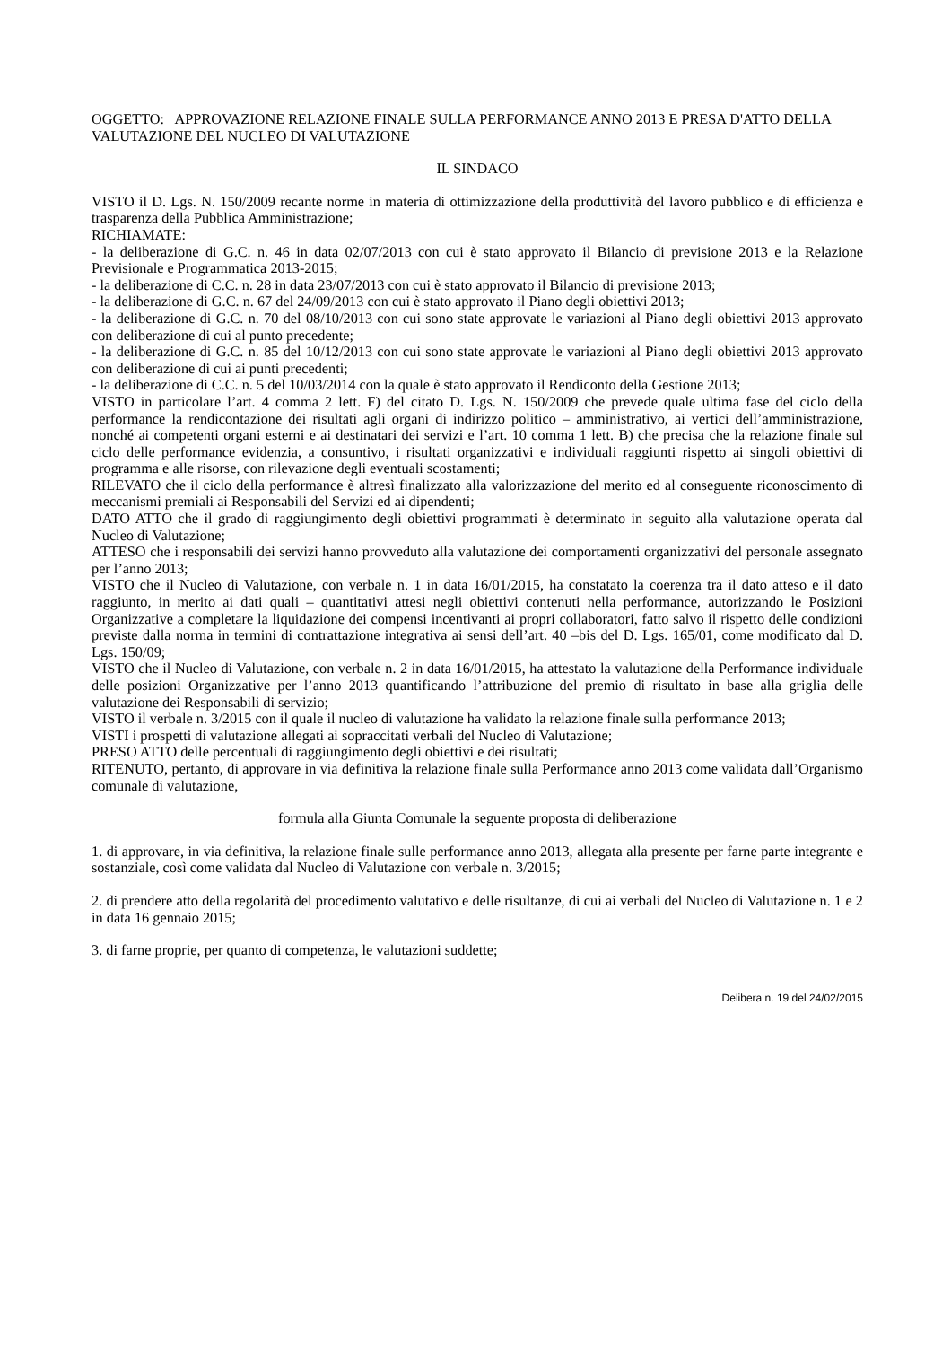OGGETTO: APPROVAZIONE RELAZIONE FINALE SULLA PERFORMANCE ANNO 2013 E PRESA D'ATTO DELLA VALUTAZIONE DEL NUCLEO DI VALUTAZIONE
IL SINDACO
VISTO il D. Lgs. N. 150/2009 recante norme in materia di ottimizzazione della produttività del lavoro pubblico e di efficienza e trasparenza della Pubblica Amministrazione;
RICHIAMATE:
- la deliberazione di G.C. n. 46 in data 02/07/2013 con cui è stato approvato il Bilancio di previsione 2013 e la Relazione Previsionale e Programmatica 2013-2015;
- la deliberazione di C.C. n. 28 in data 23/07/2013 con cui è stato approvato il Bilancio di previsione 2013;
- la deliberazione di G.C. n. 67 del 24/09/2013 con cui è stato approvato il Piano degli obiettivi 2013;
- la deliberazione di G.C. n. 70 del 08/10/2013 con cui sono state approvate le variazioni al Piano degli obiettivi 2013 approvato con deliberazione di cui al punto precedente;
- la deliberazione di G.C. n. 85 del 10/12/2013 con cui sono state approvate le variazioni al Piano degli obiettivi 2013 approvato con deliberazione di cui ai punti precedenti;
- la deliberazione di C.C. n. 5 del 10/03/2014 con la quale è stato approvato il Rendiconto della Gestione 2013;
VISTO in particolare l’art. 4 comma 2 lett. F) del citato D. Lgs. N. 150/2009 che prevede quale ultima fase del ciclo della performance la rendicontazione dei risultati agli organi di indirizzo politico – amministrativo, ai vertici dell’amministrazione, nonché ai competenti organi esterni e ai destinatari dei servizi e l’art. 10 comma 1 lett. B) che precisa che la relazione finale sul ciclo delle performance evidenzia, a consuntivo, i risultati organizzativi e individuali raggiunti rispetto ai singoli obiettivi di programma e alle risorse, con rilevazione degli eventuali scostamenti;
RILEVATO che il ciclo della performance è altresì finalizzato alla valorizzazione del merito ed al conseguente riconoscimento di meccanismi premiali ai Responsabili del Servizi ed ai dipendenti;
DATO ATTO che il grado di raggiungimento degli obiettivi programmati è determinato in seguito alla valutazione operata dal Nucleo di Valutazione;
ATTESO che i responsabili dei servizi hanno provveduto alla valutazione dei comportamenti organizzativi del personale assegnato per l’anno 2013;
VISTO che il Nucleo di Valutazione, con verbale n. 1 in data 16/01/2015, ha constatato la coerenza tra il dato atteso e il dato raggiunto, in merito ai dati quali – quantitativi attesi negli obiettivi contenuti nella performance, autorizzando le Posizioni Organizzative a completare la liquidazione dei compensi incentivanti ai propri collaboratori, fatto salvo il rispetto delle condizioni previste dalla norma in termini di contrattazione integrativa ai sensi dell’art. 40 –bis del D. Lgs. 165/01, come modificato dal D. Lgs. 150/09;
VISTO che il Nucleo di Valutazione, con verbale n. 2 in data 16/01/2015, ha attestato la valutazione della Performance individuale delle posizioni Organizzative per l’anno 2013 quantificando l’attribuzione del premio di risultato in base alla griglia delle valutazione dei Responsabili di servizio;
VISTO il verbale n. 3/2015 con il quale il nucleo di valutazione ha validato la relazione finale sulla performance 2013;
VISTI i prospetti di valutazione allegati ai sopraccitati verbali del Nucleo di Valutazione;
PRESO ATTO delle percentuali di raggiungimento degli obiettivi e dei risultati;
RITENUTO, pertanto, di approvare in via definitiva la relazione finale sulla Performance anno 2013 come validata dall’Organismo comunale di valutazione,
formula alla Giunta Comunale la seguente proposta di deliberazione
1. di approvare, in via definitiva, la relazione finale sulle performance anno 2013, allegata alla presente per farne parte integrante e sostanziale, così come validata dal Nucleo di Valutazione con verbale n. 3/2015;
2. di prendere atto della regolarità del procedimento valutativo e delle risultanze, di cui ai verbali del Nucleo di Valutazione n. 1 e 2 in data 16 gennaio 2015;
3. di farne proprie, per quanto di competenza, le valutazioni suddette;
Delibera n. 19 del 24/02/2015